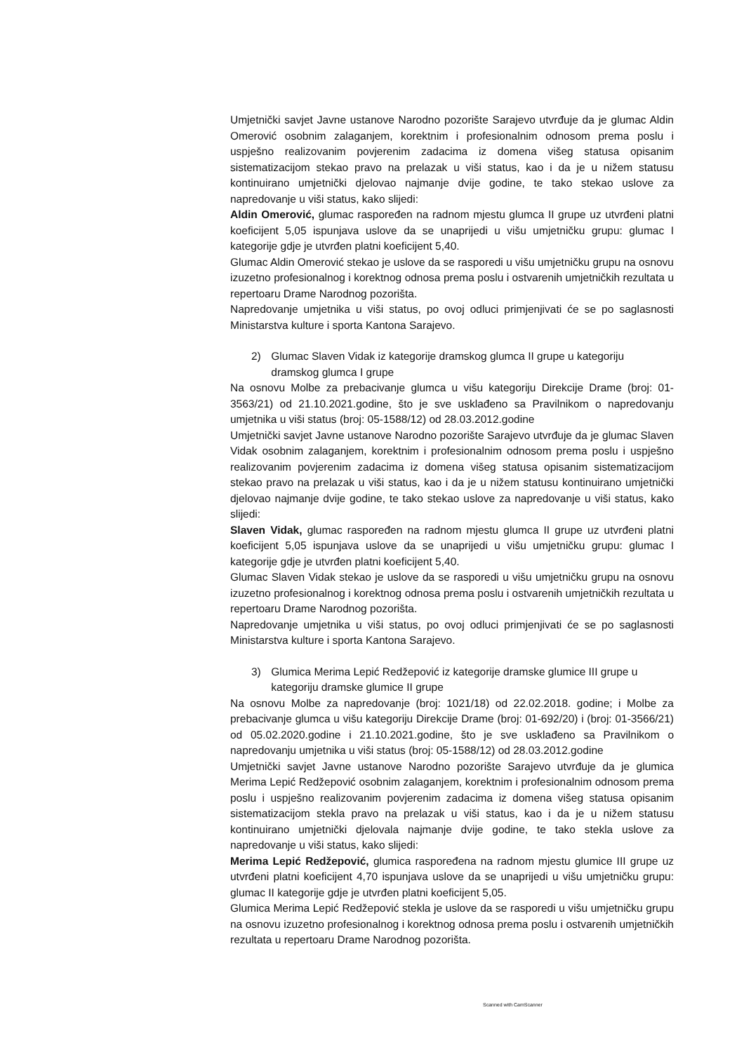Umjetnički savjet Javne ustanove Narodno pozorište Sarajevo utvrđuje da je glumac Aldin Omerović osobnim zalaganjem, korektnim i profesionalnim odnosom prema poslu i uspješno realizovanim povjerenim zadacima iz domena višeg statusa opisanim sistematizacijom stekao pravo na prelazak u viši status, kao i da je u nižem statusu kontinuirano umjetnički djelovao najmanje dvije godine, te tako stekao uslove za napredovanje u viši status, kako slijedi:
Aldin Omerović, glumac raspoređen na radnom mjestu glumca II grupe uz utvrđeni platni koeficijent 5,05 ispunjava uslove da se unaprijedi u višu umjetničku grupu: glumac I kategorije gdje je utvrđen platni koeficijent 5,40.
Glumac Aldin Omerović stekao je uslove da se rasporedi u višu umjetničku grupu na osnovu izuzetno profesionalnog i korektnog odnosa prema poslu i ostvarenih umjetničkih rezultata u repertoaru Drame Narodnog pozorišta.
Napredovanje umjetnika u viši status, po ovoj odluci primjenjivati će se po saglasnosti Ministarstva kulture i sporta Kantona Sarajevo.
2) Glumac Slaven Vidak iz kategorije dramskog glumca II grupe u kategoriju
dramskog glumca I grupe
Na osnovu Molbe za prebacivanje glumca u višu kategoriju Direkcije Drame (broj: 01-3563/21) od 21.10.2021.godine, što je sve usklađeno sa Pravilnikom o napredovanju umjetnika u viši status (broj: 05-1588/12) od 28.03.2012.godine
Umjetnički savjet Javne ustanove Narodno pozorište Sarajevo utvrđuje da je glumac Slaven Vidak osobnim zalaganjem, korektnim i profesionalnim odnosom prema poslu i uspješno realizovanim povjerenim zadacima iz domena višeg statusa opisanim sistematizacijom stekao pravo na prelazak u viši status, kao i da je u nižem statusu kontinuirano umjetnički djelovao najmanje dvije godine, te tako stekao uslove za napredovanje u viši status, kako slijedi:
Slaven Vidak, glumac raspoređen na radnom mjestu glumca II grupe uz utvrđeni platni koeficijent 5,05 ispunjava uslove da se unaprijedi u višu umjetničku grupu: glumac I kategorije gdje je utvrđen platni koeficijent 5,40.
Glumac Slaven Vidak stekao je uslove da se rasporedi u višu umjetničku grupu na osnovu izuzetno profesionalnog i korektnog odnosa prema poslu i ostvarenih umjetničkih rezultata u repertoaru Drame Narodnog pozorišta.
Napredovanje umjetnika u viši status, po ovoj odluci primjenjivati će se po saglasnosti Ministarstva kulture i sporta Kantona Sarajevo.
3) Glumica Merima Lepić Redžepović iz kategorije dramske glumice III grupe u
kategoriju dramske glumice II grupe
Na osnovu Molbe za napredovanje (broj: 1021/18) od 22.02.2018. godine; i Molbe za prebacivanje glumca u višu kategoriju Direkcije Drame (broj: 01-692/20) i (broj: 01-3566/21) od 05.02.2020.godine i 21.10.2021.godine, što je sve usklađeno sa Pravilnikom o napredovanju umjetnika u viši status (broj: 05-1588/12) od 28.03.2012.godine
Umjetnički savjet Javne ustanove Narodno pozorište Sarajevo utvrđuje da je glumica Merima Lepić Redžepović osobnim zalaganjem, korektnim i profesionalnim odnosom prema poslu i uspješno realizovanim povjerenim zadacima iz domena višeg statusa opisanim sistematizacijom stekla pravo na prelazak u viši status, kao i da je u nižem statusu kontinuirano umjetnički djelovala najmanje dvije godine, te tako stekla uslove za napredovanje u viši status, kako slijedi:
Merima Lepić Redžepović, glumica raspoređena na radnom mjestu glumice III grupe uz utvrđeni platni koeficijent 4,70 ispunjava uslove da se unaprijedi u višu umjetničku grupu: glumac II kategorije gdje je utvrđen platni koeficijent 5,05.
Glumica Merima Lepić Redžepović stekla je uslove da se rasporedi u višu umjetničku grupu na osnovu izuzetno profesionalnog i korektnog odnosa prema poslu i ostvarenih umjetničkih rezultata u repertoaru Drame Narodnog pozorišta.
Scanned with CamScanner